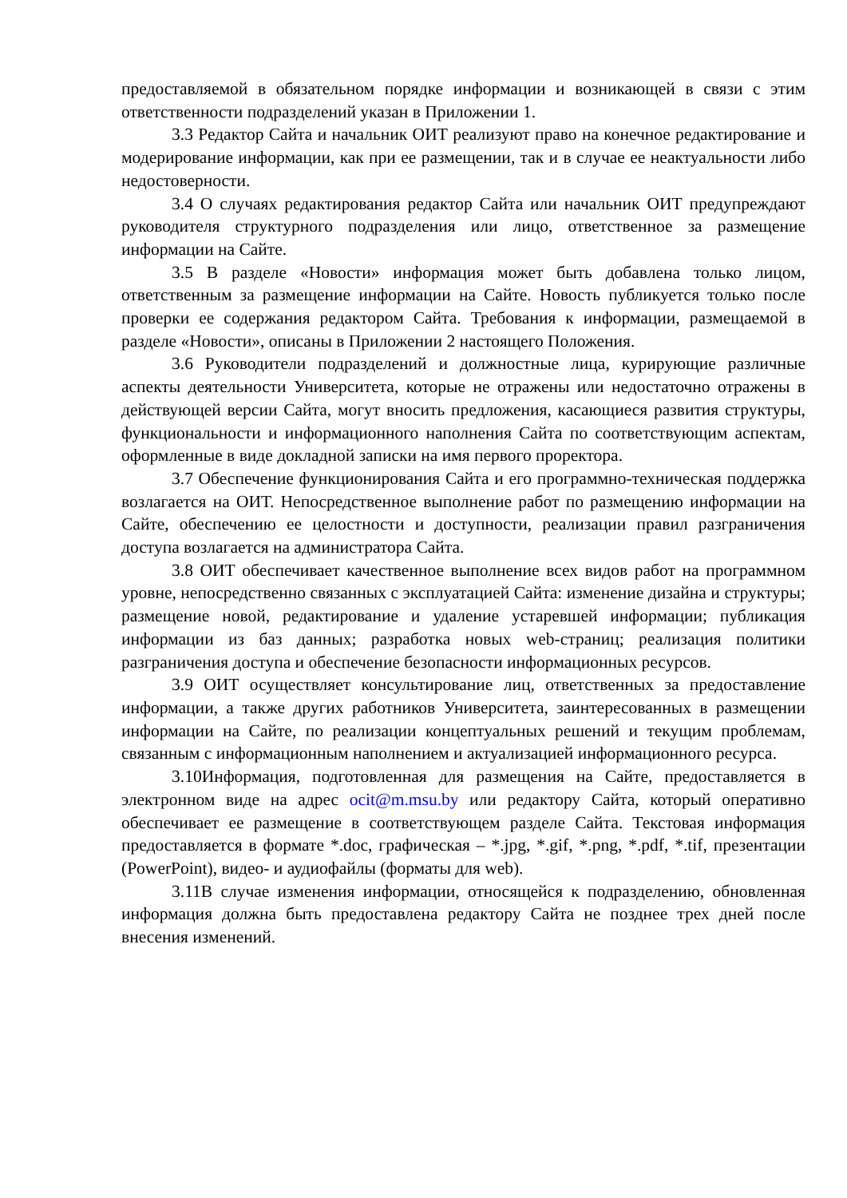предоставляемой в обязательном порядке информации и возникающей в связи с этим ответственности подразделений указан в Приложении 1.
3.3 Редактор Сайта и начальник ОИТ реализуют право на конечное редактирование и модерирование информации, как при ее размещении, так и в случае ее неактуальности либо недостоверности.
3.4 О случаях редактирования редактор Сайта или начальник ОИТ предупреждают руководителя структурного подразделения или лицо, ответственное за размещение информации на Сайте.
3.5 В разделе «Новости» информация может быть добавлена только лицом, ответственным за размещение информации на Сайте. Новость публикуется только после проверки ее содержания редактором Сайта. Требования к информации, размещаемой в разделе «Новости», описаны в Приложении 2 настоящего Положения.
3.6 Руководители подразделений и должностные лица, курирующие различные аспекты деятельности Университета, которые не отражены или недостаточно отражены в действующей версии Сайта, могут вносить предложения, касающиеся развития структуры, функциональности и информационного наполнения Сайта по соответствующим аспектам, оформленные в виде докладной записки на имя первого проректора.
3.7 Обеспечение функционирования Сайта и его программно-техническая поддержка возлагается на ОИТ. Непосредственное выполнение работ по размещению информации на Сайте, обеспечению ее целостности и доступности, реализации правил разграничения доступа возлагается на администратора Сайта.
3.8 ОИТ обеспечивает качественное выполнение всех видов работ на программном уровне, непосредственно связанных с эксплуатацией Сайта: изменение дизайна и структуры; размещение новой, редактирование и удаление устаревшей информации; публикация информации из баз данных; разработка новых web-страниц; реализация политики разграничения доступа и обеспечение безопасности информационных ресурсов.
3.9 ОИТ осуществляет консультирование лиц, ответственных за предоставление информации, а также других работников Университета, заинтересованных в размещении информации на Сайте, по реализации концептуальных решений и текущим проблемам, связанным с информационным наполнением и актуализацией информационного ресурса.
3.10Информация, подготовленная для размещения на Сайте, предоставляется в электронном виде на адрес ocit@m.msu.by или редактору Сайта, который оперативно обеспечивает ее размещение в соответствующем разделе Сайта. Текстовая информация предоставляется в формате *.doc, графическая – *.jpg, *.gif, *.png, *.pdf, *.tif, презентации (PowerPoint), видео- и аудиофайлы (форматы для web).
3.11В случае изменения информации, относящейся к подразделению, обновленная информация должна быть предоставлена редактору Сайта не позднее трех дней после внесения изменений.